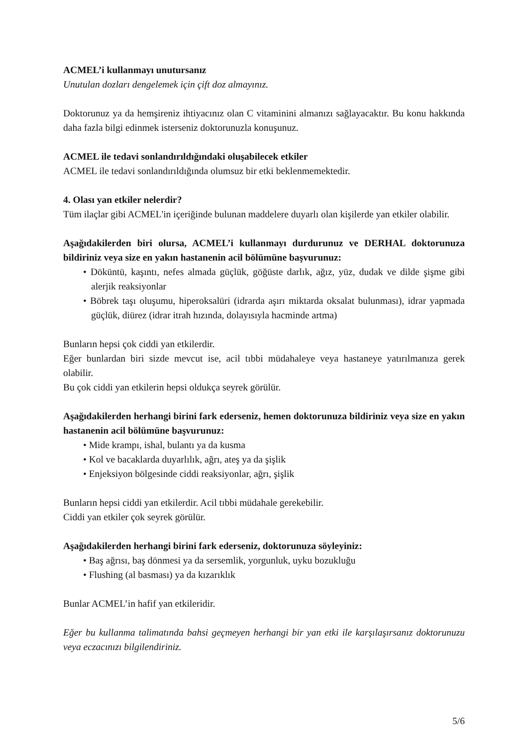ACMEL’i kullanmayı unutursanız
Unutulan dozları dengelemek için çift doz almayınız.
Doktorunuz ya da hemşireniz ihtiyacınız olan C vitaminini almanızı sağlayacaktır. Bu konu hakkında daha fazla bilgi edinmek isterseniz doktorunuzla konuşunuz.
ACMEL ile tedavi sonlandırıldığındaki oluşabilecek etkiler
ACMEL ile tedavi sonlandırıldığında olumsuz bir etki beklenmemektedir.
4. Olası yan etkiler nelerdir?
Tüm ilaçlar gibi ACMEL'in içeriğinde bulunan maddelere duyarlı olan kişilerde yan etkiler olabilir.
Aşağıdakilerden biri olursa, ACMEL’i kullanmayı durdurunuz ve DERHAL doktorunuza bildiriniz veya size en yakın hastanenin acil bölümüne başvurunuz:
• Döküntü, kaşıntı, nefes almada güçlük, göğüste darlık, ağız, yüz, dudak ve dilde şişme gibi alerjik reaksiyonlar
• Böbrek taşı oluşumu, hiperoksalüri (idrarda aşırı miktarda oksalat bulunması), idrar yapmada güçlük, diürez (idrar itrah hızında, dolayısıyla hacminde artma)
Bunların hepsi çok ciddi yan etkilerdir.
Eğer bunlardan biri sizde mevcut ise, acil tıbbi müdahaleye veya hastaneye yatırılmanıza gerek olabilir.
Bu çok ciddi yan etkilerin hepsi oldukça seyrek görülür.
Aşağıdakilerden herhangi birini fark ederseniz, hemen doktorunuza bildiriniz veya size en yakın hastanenin acil bölümüne başvurunuz:
• Mide krampı, ishal, bulantı ya da kusma
• Kol ve bacaklarda duyarlılık, ağrı, ateş ya da şişlik
• Enjeksiyon bölgesinde ciddi reaksiyonlar, ağrı, şişlik
Bunların hepsi ciddi yan etkilerdir. Acil tıbbi müdahale gerekebilir.
Ciddi yan etkiler çok seyrek görülür.
Aşağıdakilerden herhangi birini fark ederseniz, doktorunuza söyleyiniz:
• Baş ağrısı, baş dönmesi ya da sersemlik, yorgunluk, uyku bozukluğu
• Flushing (al basması) ya da kızarıklık
Bunlar ACMEL’in hafif yan etkileridir.
Eğer bu kullanma talimatında bahsi geçmeyen herhangi bir yan etki ile karşılaşırsanız doktorunuzu veya eczacınızı bilgilendiriniz.
5/6